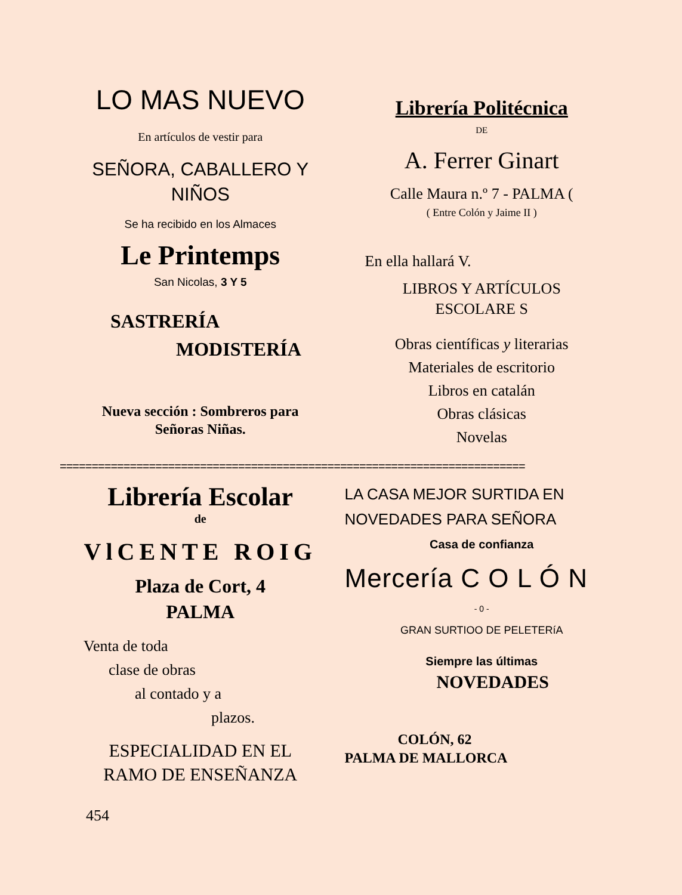LO MAS NUEVO
En artículos de vestir para
SEÑORA, CABALLERO Y
NIÑOS
Se ha recibido en los Almaces
Le Printemps
San Nicolas, 3 Y 5
SASTRERÍA
MODISTERÍA
Nueva sección : Sombreros para
Señoras Niñas.
Librería Politécnica
DE
A. Ferrer Ginart
Calle Maura n.º 7 - PALMA (
( Entre Colón y Jaime II )
En ella hallará V.
LIBROS Y ARTÍCULOS
ESCOLARE S
Obras científicas y literarias
Materiales de escritorio
Libros en catalán
Obras clásicas
Novelas
=========================================================================
Librería Escolar
de
VlCENTE ROIG
Plaza de Cort, 4
PALMA
Venta de toda
clase de obras
al contado y a
plazos.
ESPECIALIDAD EN EL
RAMO DE ENSEÑANZA
454
LA CASA MEJOR SURTIDA EN
NOVEDADES PARA SEÑORA
Casa de confianza
Mercería C O L Ó N
- 0 -
GRAN SURTIOO DE PELETERíA
Siempre las últimas
NOVEDADES
COLÓN, 62
PALMA DE MALLORCA